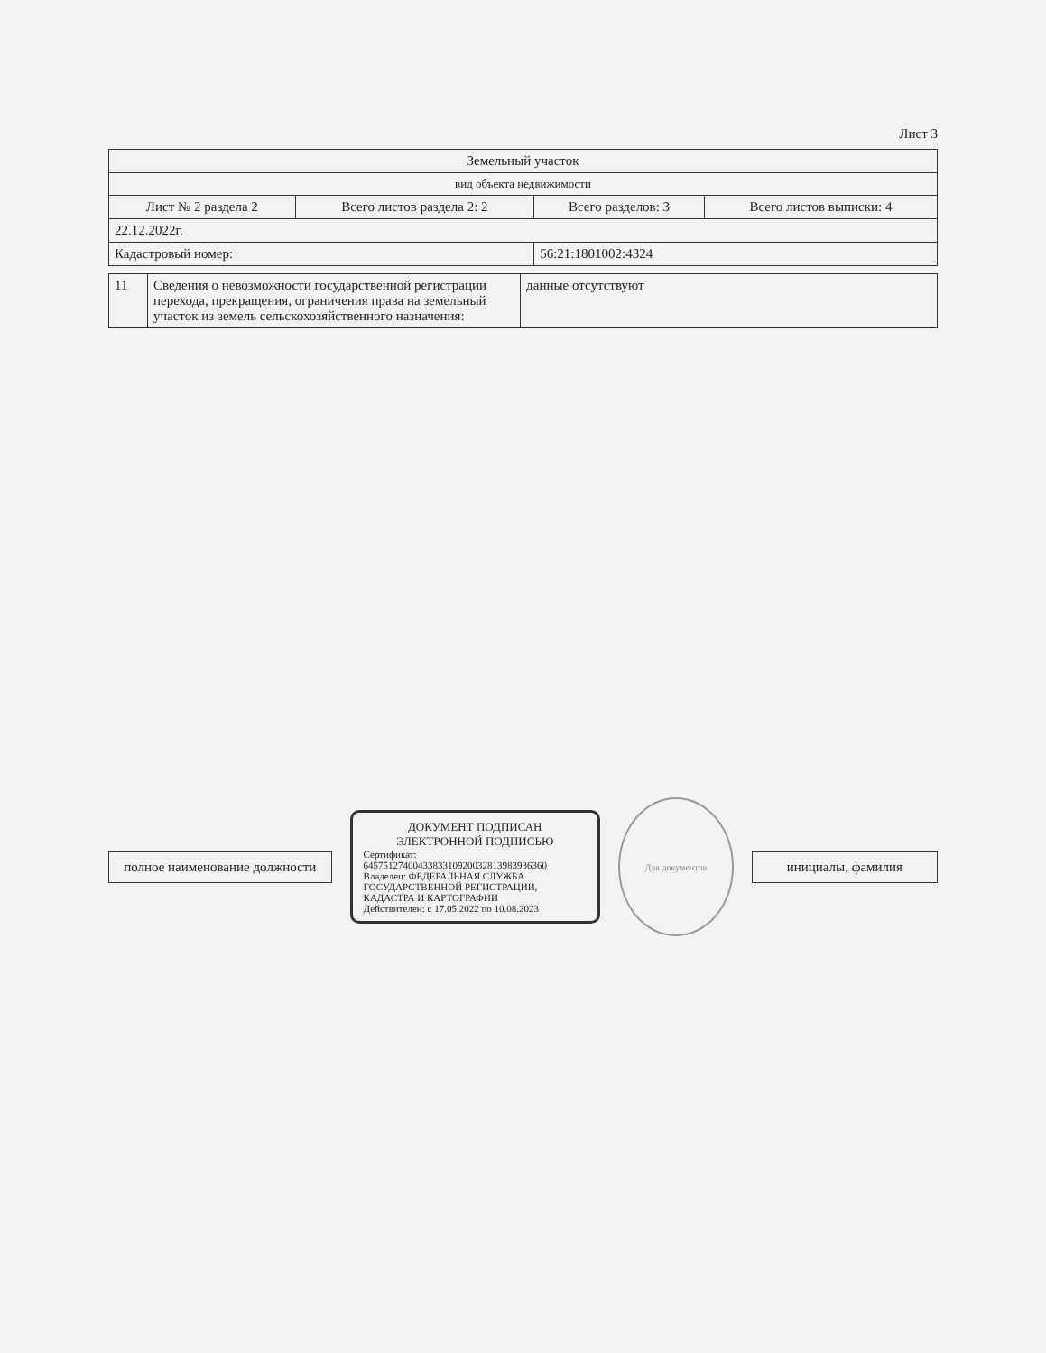Лист 3
| Земельный участок | | | |
| вид объекта недвижимости | | | |
| Лист № 2 раздела 2 | Всего листов раздела 2: 2 | Всего разделов: 3 | Всего листов выписки: 4 |
| 22.12.2022г. | | | |
| Кадастровый номер: | | 56:21:1801002:4324 | |
| 11 | Сведения о невозможности государственной регистрации перехода, прекращения, ограничения права на земельный участок из земель сельскохозяйственного назначения: | данные отсутствуют |
| полное наименование должности |
ДОКУМЕНТ ПОДПИСАН
ЭЛЕКТРОННОЙ ПОДПИСЬЮ
Сертификат: 6457512740043383310920032813983936360
Владелец: ФЕДЕРАЛЬНАЯ СЛУЖБА ГОСУДАРСТВЕННОЙ РЕГИСТРАЦИИ, КАДАСТРА И КАРТОГРАФИИ
Действителен: с 17.05.2022 по 10.08.2023
Для документов
| инициалы, фамилия |